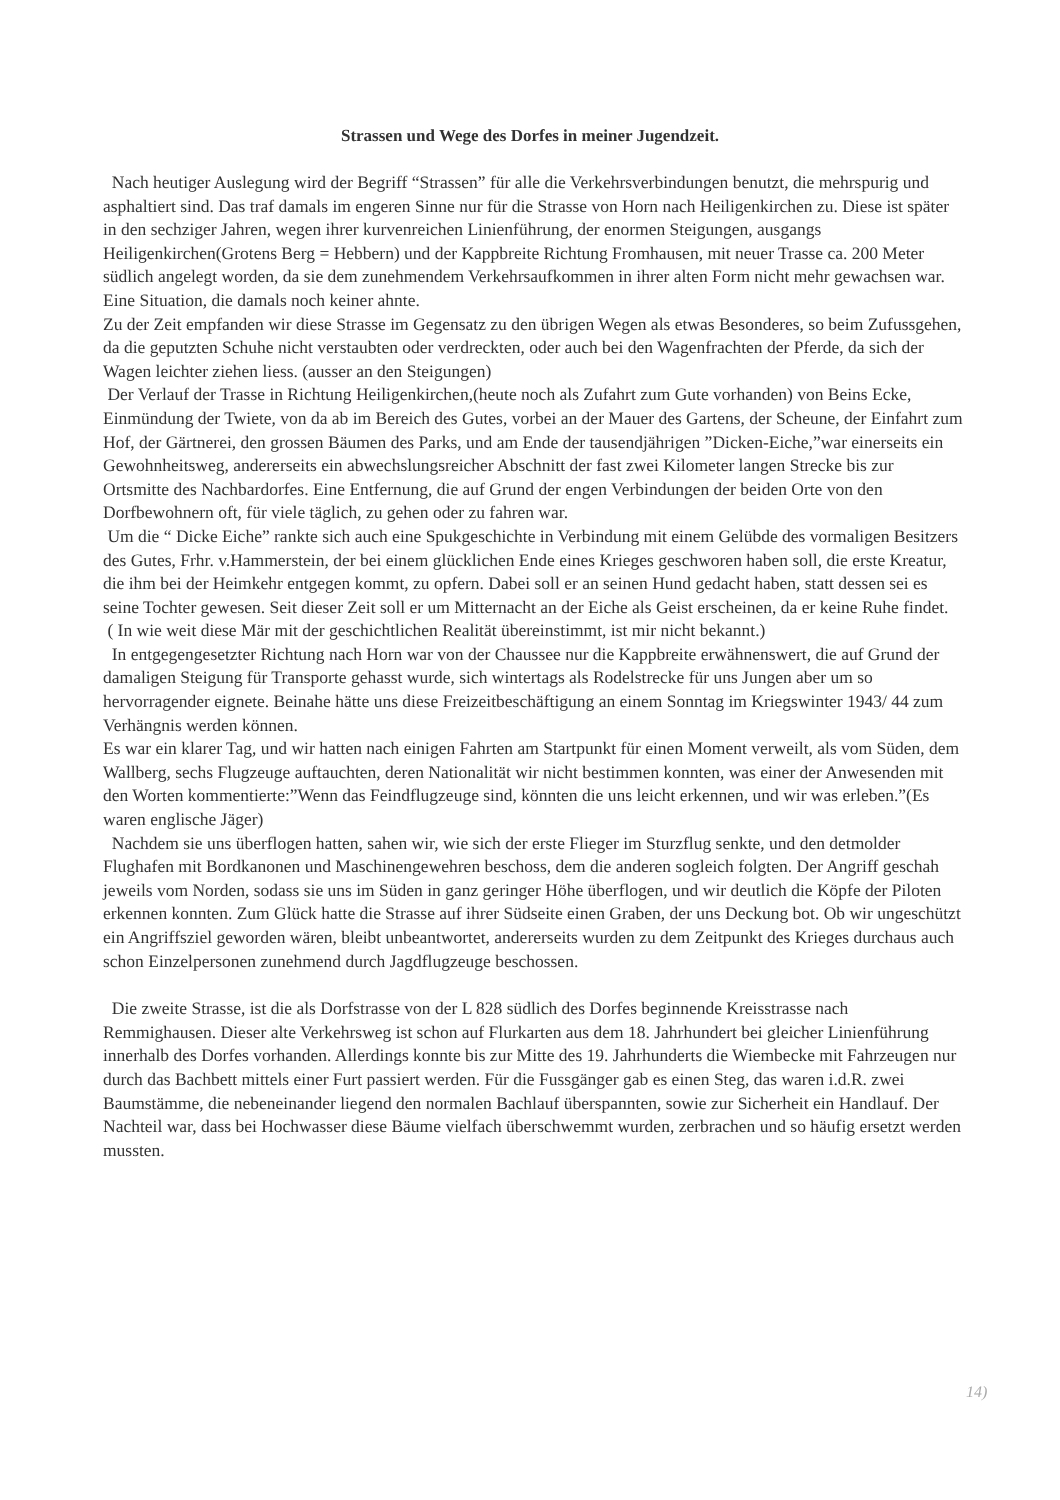Strassen und Wege des Dorfes in meiner Jugendzeit.
Nach heutiger Auslegung wird der Begriff “Strassen” für alle die Verkehrsverbindungen benutzt, die mehrspurig und asphaltiert sind. Das traf damals im engeren Sinne nur für die Strasse von Horn nach Heiligenkirchen zu. Diese ist später in den sechziger Jahren, wegen ihrer kurvenreichen Linienführung, der enormen Steigungen, ausgangs Heiligenkirchen(Grotens Berg = Hebbern) und der Kappbreite Richtung Fromhausen, mit neuer Trasse ca. 200 Meter südlich angelegt worden, da sie dem zunehmendem Verkehrsaufkommen in ihrer alten Form nicht mehr gewachsen war. Eine Situation, die damals noch keiner ahnte.
Zu der Zeit empfanden wir diese Strasse im Gegensatz zu den übrigen Wegen als etwas Besonderes, so beim Zufussgehen, da die geputzten Schuhe nicht verstaubten oder verdreckten, oder auch bei den Wagenfrachten der Pferde, da sich der Wagen leichter ziehen liess. (ausser an den Steigungen)
Der Verlauf der Trasse in Richtung Heiligenkirchen,(heute noch als Zufahrt zum Gute vorhanden) von Beins Ecke, Einmündung der Twiete, von da ab im Bereich des Gutes, vorbei an der Mauer des Gartens, der Scheune, der Einfahrt zum Hof, der Gärtnerei, den grossen Bäumen des Parks, und am Ende der tausendjährigen ”Dicken-Eiche,”war einerseits ein Gewohnheitsweg, andererseits ein abwechslungsreicher Abschnitt der fast zwei Kilometer langen Strecke bis zur Ortsmitte des Nachbardorfes. Eine Entfernung, die auf Grund der engen Verbindungen der beiden Orte von den Dorfbewohnern oft, für viele täglich, zu gehen oder zu fahren war.
Um die “ Dicke Eiche” rankte sich auch eine Spukgeschichte in Verbindung mit einem Gelübde des vormaligen Besitzers des Gutes, Frhr. v.Hammerstein, der bei einem glücklichen Ende eines Krieges geschworen haben soll, die erste Kreatur, die ihm bei der Heimkehr entgegen kommt, zu opfern. Dabei soll er an seinen Hund gedacht haben, statt dessen sei es seine Tochter gewesen. Seit dieser Zeit soll er um Mitternacht an der Eiche als Geist erscheinen, da er keine Ruhe findet.
( In wie weit diese Mär mit der geschichtlichen Realität übereinstimmt, ist mir nicht bekannt.)
In entgegengesetzter Richtung nach Horn war von der Chaussee nur die Kappbreite erwähnenswert, die auf Grund der damaligen Steigung für Transporte gehasst wurde, sich wintertags als Rodelstrecke für uns Jungen aber um so hervorragender eignete. Beinahe hätte uns diese Freizeitbeschäftigung an einem Sonntag im Kriegswinter 1943/ 44 zum Verhängnis werden können.
Es war ein klarer Tag, und wir hatten nach einigen Fahrten am Startpunkt für einen Moment verweilt, als vom Süden, dem Wallberg, sechs Flugzeuge auftauchten, deren Nationalität wir nicht bestimmen konnten, was einer der Anwesenden mit den Worten kommentierte:”Wenn das Feindflugzeuge sind, könnten die uns leicht erkennen, und wir was erleben.”(Es waren englische Jäger)
Nachdem sie uns überflogen hatten, sahen wir, wie sich der erste Flieger im Sturzflug senkte, und den detmolder Flughafen mit Bordkanonen und Maschinengewehren beschoss, dem die anderen sogleich folgten. Der Angriff geschah jeweils vom Norden, sodass sie uns im Süden in ganz geringer Höhe überflogen, und wir deutlich die Köpfe der Piloten erkennen konnten. Zum Glück hatte die Strasse auf ihrer Südseite einen Graben, der uns Deckung bot. Ob wir ungeschützt ein Angriffsziel geworden wären, bleibt unbeantwortet, andererseits wurden zu dem Zeitpunkt des Krieges durchaus auch schon Einzelpersonen zunehmend durch Jagdflugzeuge beschossen.
Die zweite Strasse, ist die als Dorfstrasse von der L 828 südlich des Dorfes beginnende Kreisstrasse nach Remmighausen. Dieser alte Verkehrsweg ist schon auf Flurkarten aus dem 18. Jahrhundert bei gleicher Linienführung innerhalb des Dorfes vorhanden. Allerdings konnte bis zur Mitte des 19. Jahrhunderts die Wiembecke mit Fahrzeugen nur durch das Bachbett mittels einer Furt passiert werden. Für die Fussgänger gab es einen Steg, das waren i.d.R. zwei Baumstämme, die nebeneinander liegend den normalen Bachlauf überspannten, sowie zur Sicherheit ein Handlauf. Der Nachteil war, dass bei Hochwasser diese Bäume vielfach überschwemmt wurden, zerbrachen und so häufig ersetzt werden mussten.
14)